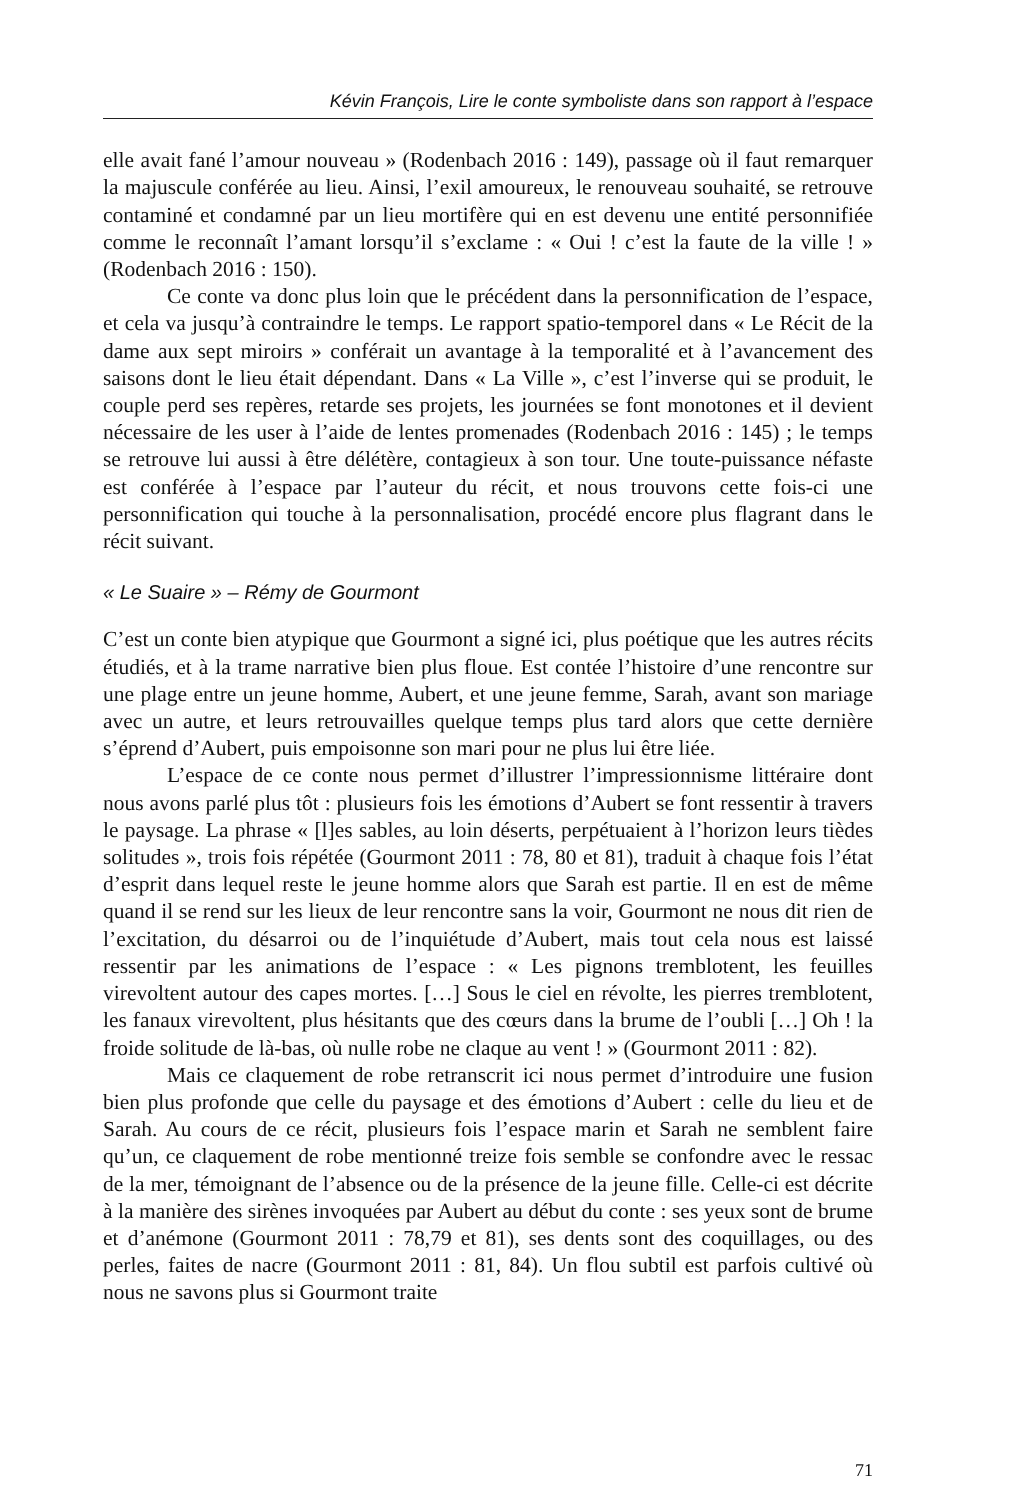Kévin François, Lire le conte symboliste dans son rapport à l’espace
elle avait fané l’amour nouveau » (Rodenbach 2016 : 149), passage où il faut remarquer la majuscule conférée au lieu. Ainsi, l’exil amoureux, le renouveau souhaité, se retrouve contaminé et condamné par un lieu mortifère qui en est devenu une entité personnifiée comme le reconnaît l’amant lorsqu’il s’exclame : « Oui ! c’est la faute de la ville ! » (Rodenbach 2016 : 150).
Ce conte va donc plus loin que le précédent dans la personnification de l’espace, et cela va jusqu’à contraindre le temps. Le rapport spatio-temporel dans « Le Récit de la dame aux sept miroirs » conférait un avantage à la temporalité et à l’avancement des saisons dont le lieu était dépendant. Dans « La Ville », c’est l’inverse qui se produit, le couple perd ses repères, retarde ses projets, les journées se font monotones et il devient nécessaire de les user à l’aide de lentes promenades (Rodenbach 2016 : 145) ; le temps se retrouve lui aussi à être délétère, contagieux à son tour. Une toute-puissance néfaste est conférée à l’espace par l’auteur du récit, et nous trouvons cette fois-ci une personnification qui touche à la personnalisation, procédé encore plus flagrant dans le récit suivant.
« Le Suaire » – Rémy de Gourmont
C’est un conte bien atypique que Gourmont a signé ici, plus poétique que les autres récits étudiés, et à la trame narrative bien plus floue. Est contée l’histoire d’une rencontre sur une plage entre un jeune homme, Aubert, et une jeune femme, Sarah, avant son mariage avec un autre, et leurs retrouvailles quelque temps plus tard alors que cette dernière s’éprend d’Aubert, puis empoisonne son mari pour ne plus lui être liée.
L’espace de ce conte nous permet d’illustrer l’impressionnisme littéraire dont nous avons parlé plus tôt : plusieurs fois les émotions d’Aubert se font ressentir à travers le paysage. La phrase « [l]es sables, au loin déserts, perpétuaient à l’horizon leurs tièdes solitudes », trois fois répétée (Gourmont 2011 : 78, 80 et 81), traduit à chaque fois l’état d’esprit dans lequel reste le jeune homme alors que Sarah est partie. Il en est de même quand il se rend sur les lieux de leur rencontre sans la voir, Gourmont ne nous dit rien de l’excitation, du désarroi ou de l’inquiétude d’Aubert, mais tout cela nous est laissé ressentir par les animations de l’espace : « Les pignons tremblotent, les feuilles virevoltent autour des capes mortes. […] Sous le ciel en révolte, les pierres tremblotent, les fanaux virevoltent, plus hésitants que des cœurs dans la brume de l’oubli […] Oh ! la froide solitude de là-bas, où nulle robe ne claque au vent ! » (Gourmont 2011 : 82).
Mais ce claquement de robe retranscrit ici nous permet d’introduire une fusion bien plus profonde que celle du paysage et des émotions d’Aubert : celle du lieu et de Sarah. Au cours de ce récit, plusieurs fois l’espace marin et Sarah ne semblent faire qu’un, ce claquement de robe mentionné treize fois semble se confondre avec le ressac de la mer, témoignant de l’absence ou de la présence de la jeune fille. Celle-ci est décrite à la manière des sirènes invoquées par Aubert au début du conte : ses yeux sont de brume et d’anémone (Gourmont 2011 : 78,79 et 81), ses dents sont des coquillages, ou des perles, faites de nacre (Gourmont 2011 : 81, 84). Un flou subtil est parfois cultivé où nous ne savons plus si Gourmont traite
71